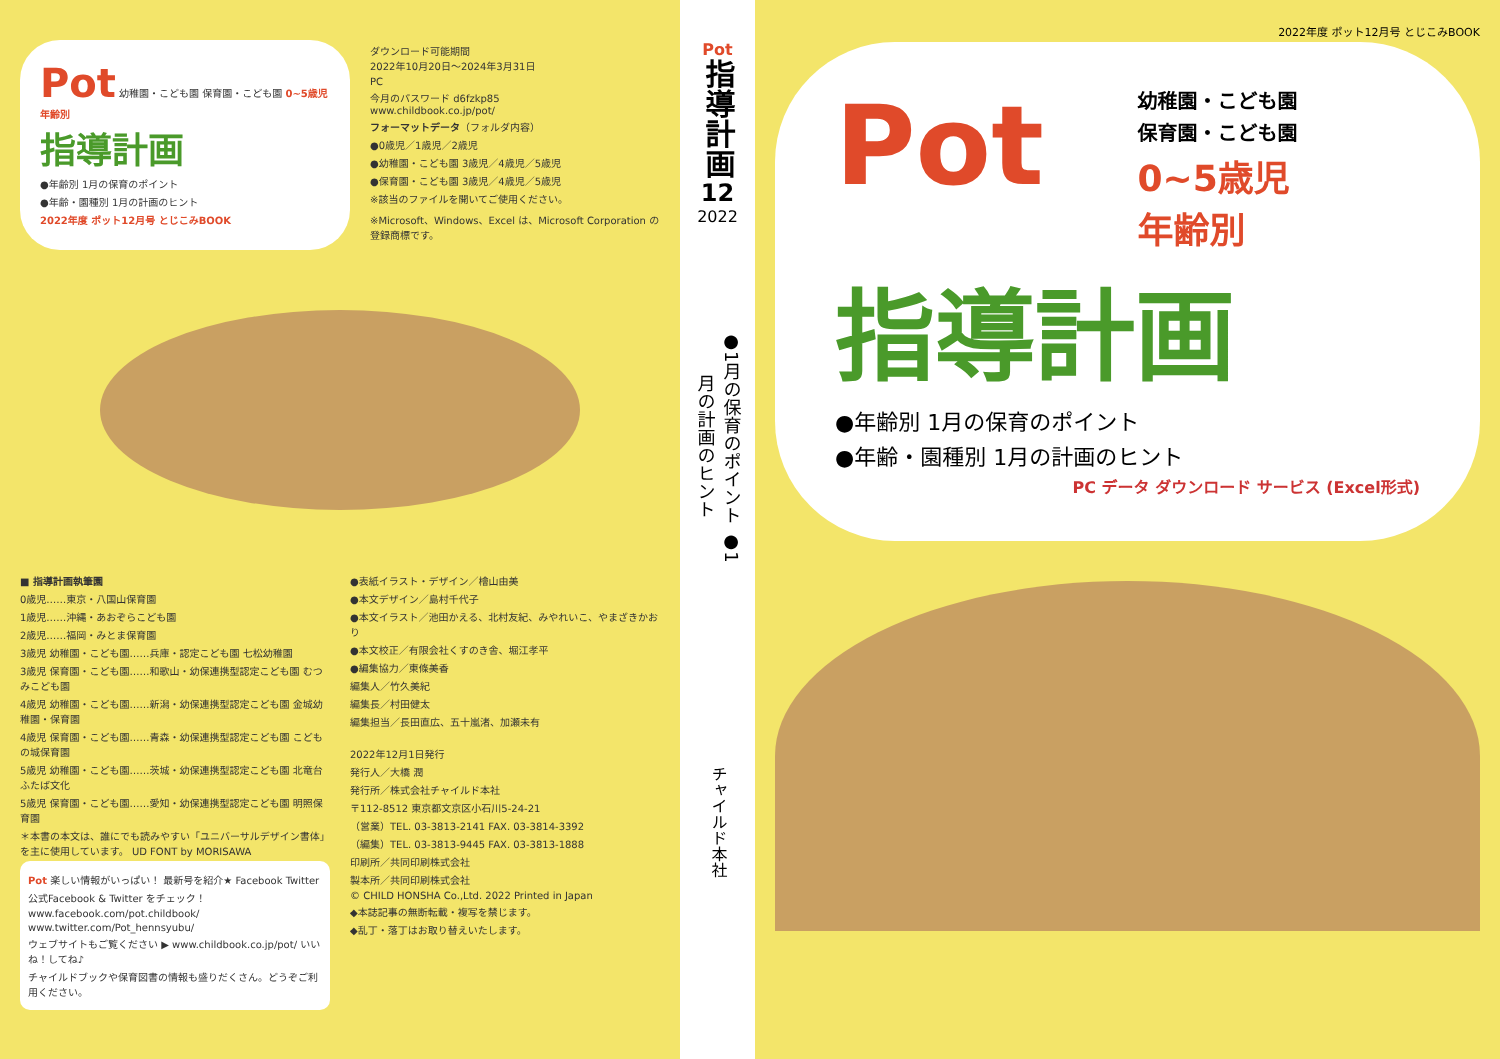Pot 幼稚園・こども園 保育園・こども園 0~5歳児 年齢別
指導計画
●年齢別 1月の保育のポイント
●年齢・園種別 1月の計画のヒント
2022年度 ポット12月号 とじこみBOOK
ダウンロード可能期間
2022年10月20日～2024年3月31日
PC
今月のパスワード d6fzkp85
www.childbook.co.jp/pot/
フォーマットデータ（フォルダ内容）
●0歳児／1歳児／2歳児
●幼稚園・こども園 3歳児／4歳児／5歳児
●保育園・こども園 3歳児／4歳児／5歳児
※該当のファイルを開いてご使用ください。
※Microsoft、Windows、Excel は、Microsoft Corporation の登録商標です。
■ 指導計画執筆園
0歳児……東京・八国山保育園
1歳児……沖縄・あおぞらこども園
2歳児……福岡・みとま保育園
3歳児 幼稚園・こども園……兵庫・認定こども園 七松幼稚園
3歳児 保育園・こども園……和歌山・幼保連携型認定こども園 むつみこども園
4歳児 幼稚園・こども園……新潟・幼保連携型認定こども園 金城幼稚園・保育園
4歳児 保育園・こども園……青森・幼保連携型認定こども園 こどもの城保育園
5歳児 幼稚園・こども園……茨城・幼保連携型認定こども園 北竜台ふたば文化
5歳児 保育園・こども園……愛知・幼保連携型認定こども園 明照保育園
＊本書の本文は、誰にでも読みやすい「ユニバーサルデザイン書体」を主に使用しています。 UD FONT by MORISAWA
Pot 楽しい情報がいっぱい！ 最新号を紹介★ Facebook Twitter
公式Facebook & Twitter をチェック！
www.facebook.com/pot.childbook/
www.twitter.com/Pot_hennsyubu/
ウェブサイトもご覧ください ▶ www.childbook.co.jp/pot/ いいね！してね♪
チャイルドブックや保育図書の情報も盛りだくさん。どうぞご利用ください。
●表紙イラスト・デザイン／檜山由美
●本文デザイン／島村千代子
●本文イラスト／池田かえる、北村友紀、みやれいこ、やまざきかおり
●本文校正／有限会社くすのき舎、堀江孝平
●編集協力／東條美香
編集人／竹久美紀
編集長／村田健太
編集担当／長田直広、五十嵐渚、加瀬未有
2022年12月1日発行
発行人／大橋 潤
発行所／株式会社チャイルド本社
〒112-8512 東京都文京区小石川5-24-21
（営業）TEL. 03-3813-2141 FAX. 03-3814-3392
（編集）TEL. 03-3813-9445 FAX. 03-3813-1888
印刷所／共同印刷株式会社
製本所／共同印刷株式会社
© CHILD HONSHA Co.,Ltd. 2022 Printed in Japan
◆本誌記事の無断転載・複写を禁じます。
◆乱丁・落丁はお取り替えいたします。
Pot
指導計画
12
2022
●1月の保育のポイント ●1月の計画のヒント
チャイルド本社
2022年度 ポット12月号 とじこみBOOK
Pot
幼稚園・こども園
保育園・こども園
0~5歳児
年齢別
指導計画
●年齢別 1月の保育のポイント
●年齢・園種別 1月の計画のヒント
PC データ ダウンロード サービス (Excel形式)